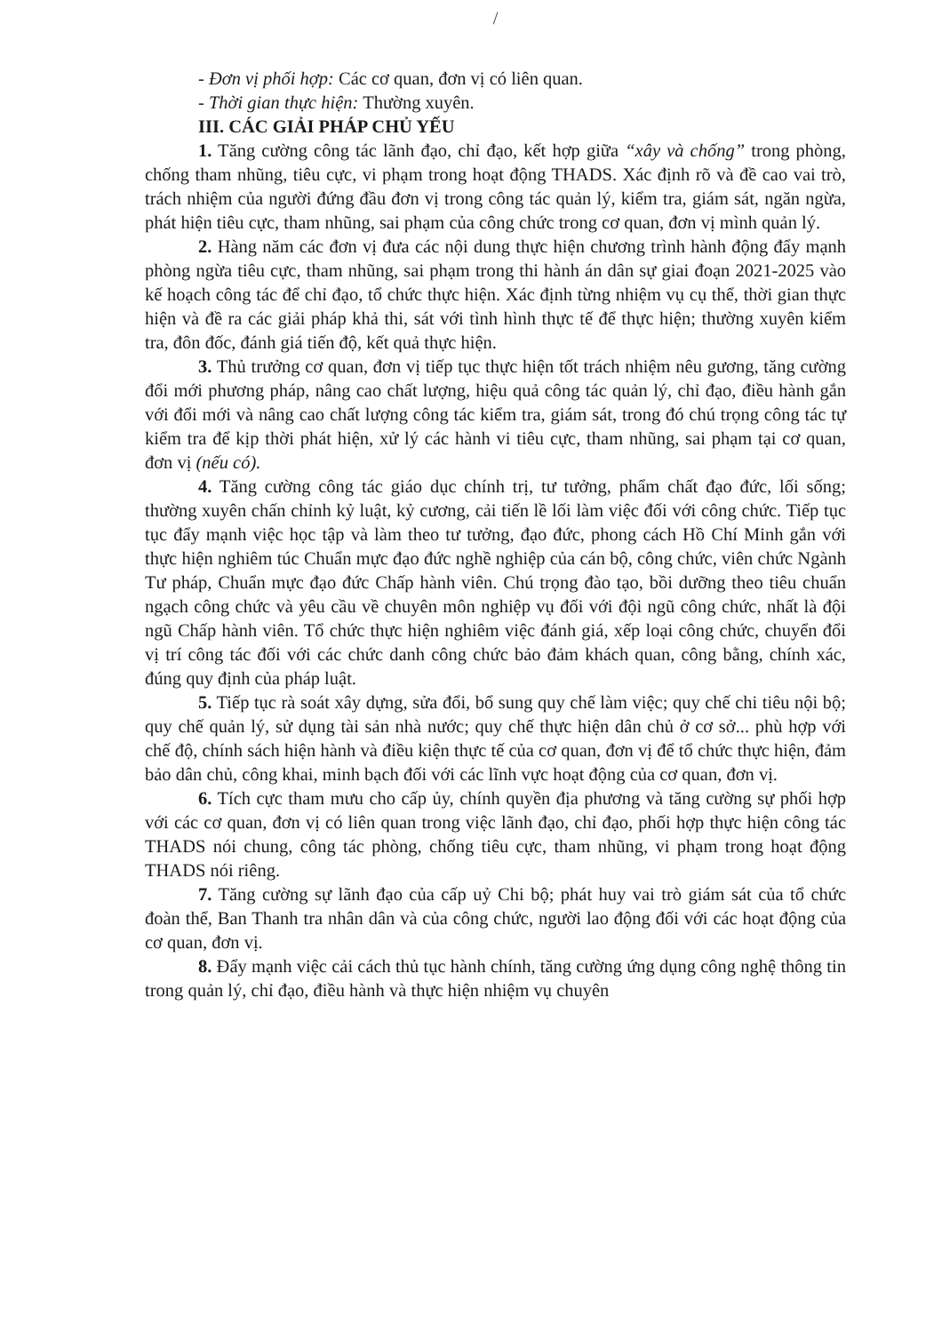/
- Đơn vị phối hợp: Các cơ quan, đơn vị có liên quan.
- Thời gian thực hiện: Thường xuyên.
III. CÁC GIẢI PHÁP CHỦ YẾU
1. Tăng cường công tác lãnh đạo, chỉ đạo, kết hợp giữa “xây và chống” trong phòng, chống tham nhũng, tiêu cực, vi phạm trong hoạt động THADS. Xác định rõ và đề cao vai trò, trách nhiệm của người đứng đầu đơn vị trong công tác quản lý, kiểm tra, giám sát, ngăn ngừa, phát hiện tiêu cực, tham nhũng, sai phạm của công chức trong cơ quan, đơn vị mình quản lý.
2. Hàng năm các đơn vị đưa các nội dung thực hiện chương trình hành động đẩy mạnh phòng ngừa tiêu cực, tham nhũng, sai phạm trong thi hành án dân sự giai đoạn 2021-2025 vào kế hoạch công tác để chỉ đạo, tổ chức thực hiện. Xác định từng nhiệm vụ cụ thể, thời gian thực hiện và đề ra các giải pháp khả thi, sát với tình hình thực tế để thực hiện; thường xuyên kiểm tra, đôn đốc, đánh giá tiến độ, kết quả thực hiện.
3. Thủ trưởng cơ quan, đơn vị tiếp tục thực hiện tốt trách nhiệm nêu gương, tăng cường đổi mới phương pháp, nâng cao chất lượng, hiệu quả công tác quản lý, chỉ đạo, điều hành gắn với đổi mới và nâng cao chất lượng công tác kiểm tra, giám sát, trong đó chú trọng công tác tự kiểm tra để kịp thời phát hiện, xử lý các hành vi tiêu cực, tham nhũng, sai phạm tại cơ quan, đơn vị (nếu có).
4. Tăng cường công tác giáo dục chính trị, tư tưởng, phẩm chất đạo đức, lối sống; thường xuyên chấn chỉnh kỷ luật, kỷ cương, cải tiến lề lối làm việc đối với công chức. Tiếp tục tục đẩy mạnh việc học tập và làm theo tư tưởng, đạo đức, phong cách Hồ Chí Minh gắn với thực hiện nghiêm túc Chuẩn mực đạo đức nghề nghiệp của cán bộ, công chức, viên chức Ngành Tư pháp, Chuẩn mực đạo đức Chấp hành viên. Chú trọng đào tạo, bồi dưỡng theo tiêu chuẩn ngạch công chức và yêu cầu về chuyên môn nghiệp vụ đối với đội ngũ công chức, nhất là đội ngũ Chấp hành viên. Tổ chức thực hiện nghiêm việc đánh giá, xếp loại công chức, chuyển đổi vị trí công tác đối với các chức danh công chức bảo đảm khách quan, công bằng, chính xác, đúng quy định của pháp luật.
5. Tiếp tục rà soát xây dựng, sửa đổi, bổ sung quy chế làm việc; quy chế chi tiêu nội bộ; quy chế quản lý, sử dụng tài sản nhà nước; quy chế thực hiện dân chủ ở cơ sở... phù hợp với chế độ, chính sách hiện hành và điều kiện thực tế của cơ quan, đơn vị để tổ chức thực hiện, đảm bảo dân chủ, công khai, minh bạch đối với các lĩnh vực hoạt động của cơ quan, đơn vị.
6. Tích cực tham mưu cho cấp ủy, chính quyền địa phương và tăng cường sự phối hợp với các cơ quan, đơn vị có liên quan trong việc lãnh đạo, chỉ đạo, phối hợp thực hiện công tác THADS nói chung, công tác phòng, chống tiêu cực, tham nhũng, vi phạm trong hoạt động THADS nói riêng.
7. Tăng cường sự lãnh đạo của cấp uỷ Chi bộ; phát huy vai trò giám sát của tổ chức đoàn thể, Ban Thanh tra nhân dân và của công chức, người lao động đối với các hoạt động của cơ quan, đơn vị.
8. Đẩy mạnh việc cải cách thủ tục hành chính, tăng cường ứng dụng công nghệ thông tin trong quản lý, chỉ đạo, điều hành và thực hiện nhiệm vụ chuyên